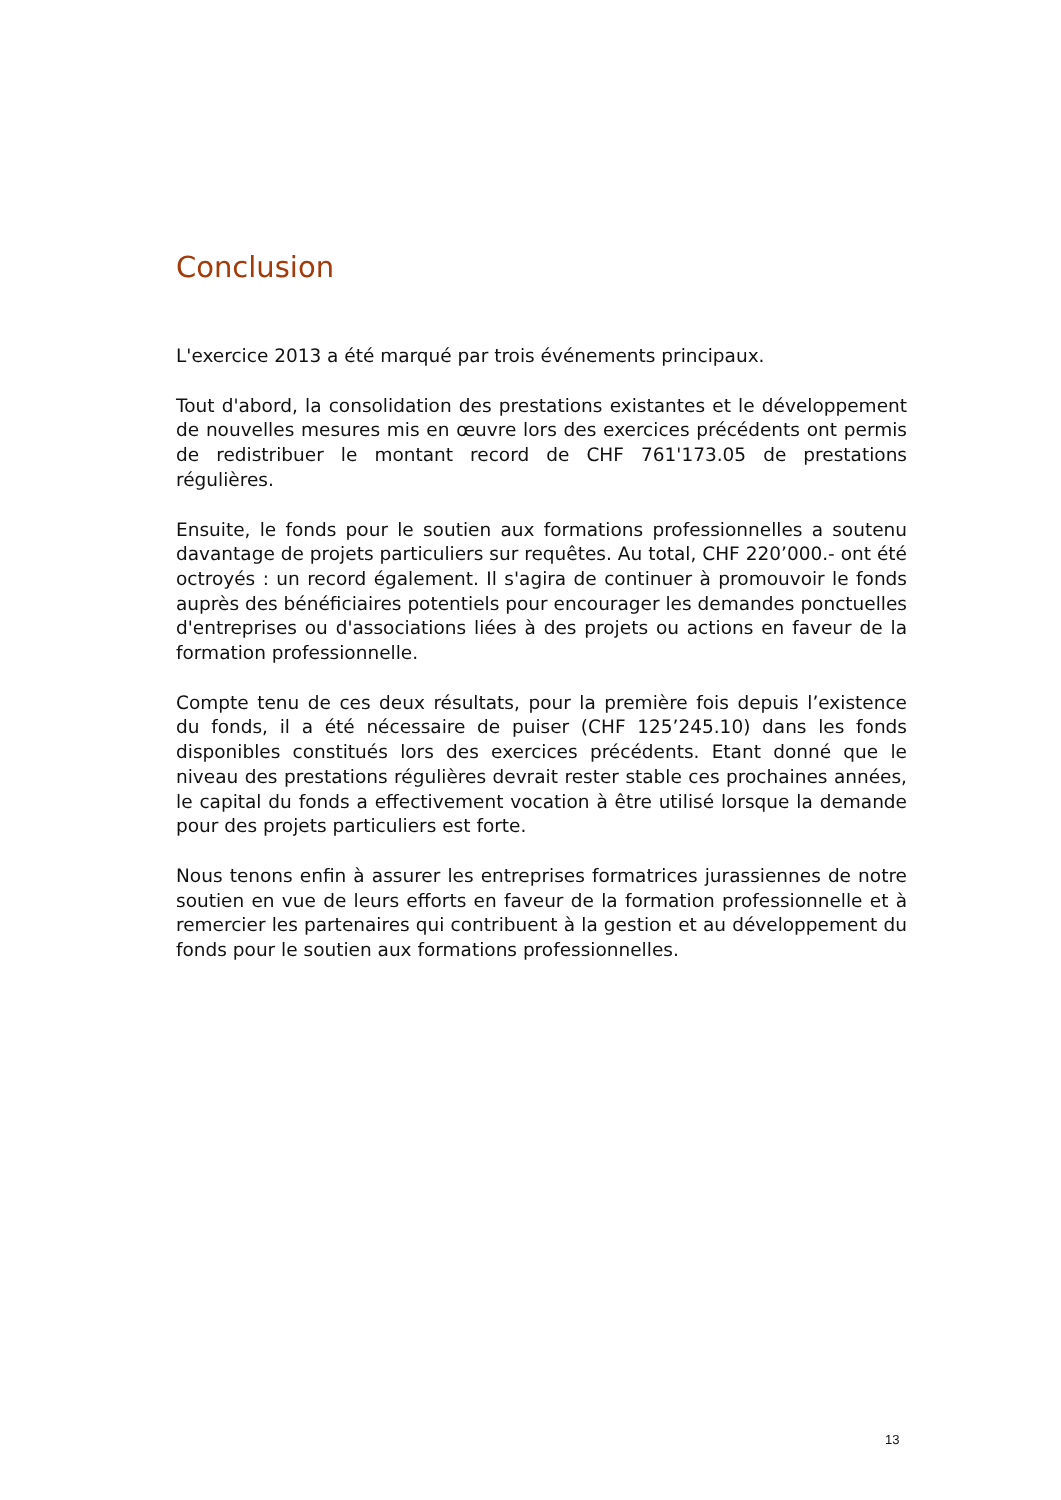Conclusion
L'exercice 2013 a été marqué par trois événements principaux.
Tout d'abord, la consolidation des prestations existantes et le développement de nouvelles mesures mis en œuvre lors des exercices précédents ont permis de redistribuer le montant record de CHF 761'173.05 de prestations régulières.
Ensuite, le fonds pour le soutien aux formations professionnelles a soutenu davantage de projets particuliers sur requêtes. Au total, CHF 220’000.- ont été octroyés : un record également. Il s'agira de continuer à promouvoir le fonds auprès des bénéficiaires potentiels pour encourager les demandes ponctuelles d'entreprises ou d'associations liées à des projets ou actions en faveur de la formation professionnelle.
Compte tenu de ces deux résultats, pour la première fois depuis l’existence du fonds, il a été nécessaire de puiser (CHF 125’245.10) dans les fonds disponibles constitués lors des exercices précédents. Etant donné que le niveau des prestations régulières devrait rester stable ces prochaines années, le capital du fonds a effectivement vocation à être utilisé lorsque la demande pour des projets particuliers est forte.
Nous tenons enfin à assurer les entreprises formatrices jurassiennes de notre soutien en vue de leurs efforts en faveur de la formation professionnelle et à remercier les partenaires qui contribuent à la gestion et au développement du fonds pour le soutien aux formations professionnelles.
13